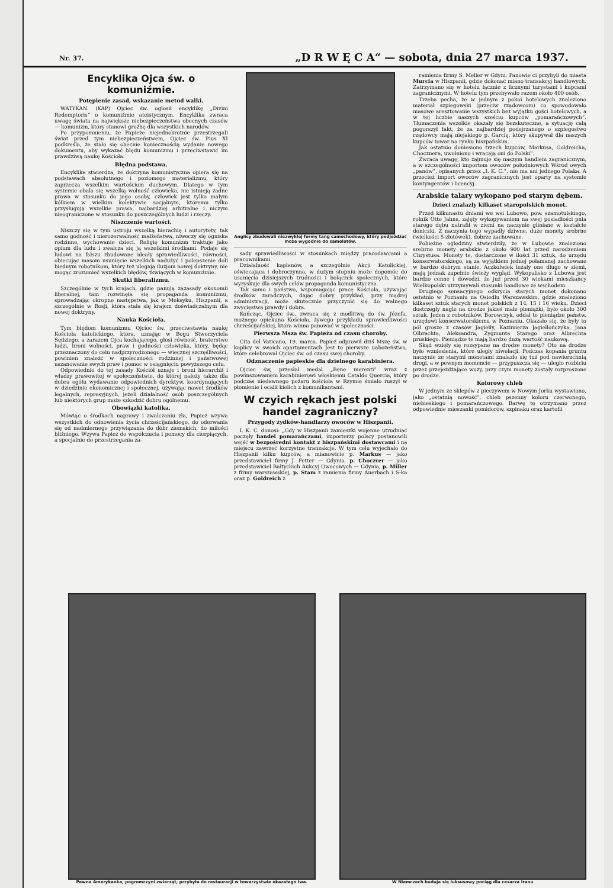Nr. 37. „D R W Ę C A“ — sobota, dnia 27 marca 1937.
Encyklika Ojca św. o komuniźmie.
Potępienie zasad, wskazanie metod walki.
WATYKAN. (KAP) Ojciec św. ogłosił encyklikę „Divini Redemptoris” o komuniźmie ateistycznym. Encyklika zwraca uwagę świata na największe niebezpieczeństwa obecnych czasów — komunizm, który stanowi groźbę dla wszystkich narodów.
Po przypomnieniu, że Papieże niejednokrotnie przestrzegali świat przed tym niebezpieczeństwem, Ojciec św. Pius XI podkreśla, że stało się obecnie koniecznością wydanie nowego dokumentu, aby wykazać błędu komunizmu i przeciwstawić im prawdziwą naukę Kościoła.
Błędna podstawa.
Encyklika stwierdza, że doktryna komunistyczna opiera się na podstawach absolutnego i poziomego materializmu, który zaprzecza wszelkim wartościom duchowym. Dlatego w tym systemie obala się wszelką wolność człowieka, nie istnieją żadne prawa w stosunku do jego osoby, człowiek jest tylko małym kółkiem w wielkim kolektywie socjalnym, któremu tylko przysługują wszelkie prawa, najbardziej arbitralne i niczym nieograniczone w stosunku do poszczególnych ludzi i rzeczy.
Niszczenie wartości.
Niszczy się w tym ustroju wszelką hierachię i autorytety, tak samo godność i nierozerwalność małżeństwa, niweczy się ogniska rodzinne, wychowanie dzieci. Religię komunizm traktuje jako opium dla ludu i zwalcza się ją wszelkimi środkami. Podaje się ludowi na fałszu zbudowane ideały sprawiedliwości, równości, obiecując masom usunięcie wszelkich nadużyć i polepszenie doli biednym robotnikom, który też ulegają iluzjom nowej doktryny, nie mogąc zrozumieć wszelkich błędów, tkwiących w komuniźmie.
Skutki liberalizmu.
Szczególnie w tych krajach, gdzie panują zazasady ekonomii liberalnej, tam rozwinęła się propaganda komunizmu, sprowadzając okropne następstwa, jak w Meksyku, Hiszpanii, a szczególnie w Rosji, która stała się krajem doświadczalnym dla nowej doktryny.
Nauka Kościoła.
Tym błędom komunizmu Ojciec św. przeciwstawia naukę Kościoła katolickiego, która, uznając w Bogu Stworzyciela Sędziego, a zarazem Ojca kochającego, głosi równość, braterstwo ludzi, broni wolności, praw i godności człowieka, który, będąc przeznaczony do celu nadprzyrodzonego — wiecznej szczęśliwości, powinien znaleźć w społeczności rodzinnej i państwowej uszanowanie swych praw i pomoc w osiągnięciu powyższego celu.
Odpowiednio do tej zasady Kościół uznaje i broni hierarchii i władzy prawowitej w społeczeństwie, do której należy także dla dobra ogółu wydawanie odpowiednich dyrektyw, koordynujących w dziedzinie ekonomicznej i społecznej, używając nawet środków legalnych, represyjnych, jeżeli działalność osób poszczególnych lub niektórych grup może szkodzić dobru ogólnemu.
Obowiązki katolika.
Mówiąc o środkach naprawy i zwalczaniu zła, Papież wzywa wszystkich do odnowienia życia chrześcijańskiego, do oderwania się od nadmiernego przywiązania do dóbr ziemskich, do miłości bliźniego. Wzywa Papież do współczucia i pomocy dla cierpiących, a specjalnie do przestrzegania za-
Anglicy zbudowali niezwykłej formy tang samochodowy, który podjeżdżać może wygodnie do samolotów.
sady sprawiedliwości w stosunkach między pracodawcami a pracownikami.
Działalność kapłanów, a szczególnie Akcji Katolickiej, oświecająca i dobroczynna, w dużym stopniu może dopomóc do usunięcia dzisiejszych trudności i bolączek społecznych, które wyzyskuje dla swych celów propaganda komunistyczna.
Tak samo i państwo, wspomagając pracę Kościoła, używając środków zaradczych, dając dobry przykład, przy mądrej administracji, może skutecznie przyczynić się do walnego zwycięstwa prawdy i dobra.
Kończąc, Ojciec św., zwraca się z modlitwą do św. Józefa, możnego opiekuna Kościoła, żywego przykładu sprawiedliwości chrześcijańskiej, która winna panować w społeczności.
Pierwsza Msza św. Papieża od czasu choroby.
Cita del Vaticano, 19. marca. Papież odprawił dziś Mszę św. w kaplicy w swoich apartamentach Jest to pierwsze uabożeństwo, które celebrował Ojciec św. od czasu swej choroby.
Odznaczenie papieskie dla dzielnego karabiniera.
Ojciec św, przesłał medal „Bene merenti” wraz z powinszowaniem karabinierowi włoskiemu Cataldo Quercia, który podczas niedawnego pożaru kościoła w Rzymie śmiało ruszył w płomienie i ocalił kielich z komunikantami.
W czyich rękach jest polski handel zagraniczny?
Przygody żydków-handlarzy owoców w Hiszpanii.
I. K. C. donosi: „Gdy w Hiszpanii zamieszki wojenne utrudniać poczęły handel pomarańczami, importerzy polscy postanowili wejść w bezpośredni kontakt z hiszpańskimi dostawcami i na miejscu zawrzeć korzystne tranzakcje. W tym celu wyjechało do Hiszpanii kilku kupców, a mianowicie p. Markus — jako przedstawiciel firmy J. Fetter — Gdynia. p. Choczrer — jako przedstawiciel Bałtyckich Aukcyj Owocowych — Gdynia, p. Miller z firmy warszawskiej, p. Stam z ramienia firmy Auerbach i S-ka oraz p. Goldreich z
ramienia firmy S. Meller w Gdyni. Panowie ci przybyli do miasta Murcia w Hiszpanii, gdzie dokonać miano transakcyj handlowych. Zatrzymano się w hotelu łącznie z licznymi turystami i kupcami zagranicznymi. W hotelu tym przebywało razem około 400 osób.
Trzeba pecha, że w jednym z pokoi hotelowych znaleziono materiał szpiegowski (przeciw rządowcom) co spowodowało masowe aresztowanie wszystkich bez wyjątku gości hotelowych, a w tej liczbie naszych sześciu kupców „pomarańczowych”. Tłumaczenia wszelkie okazały się bezskuteczne, a sytuację całą pogorszył fakt, że za najbardziej podejrzanego o szpiegostwo rządowcy mają niejakiego p. Garcię, który skupywał dla naszych kupców towar na rynku hiszpańskim.
Jak ostatnio doniesiono trzech kupców, Markusa, Goldreicha, Choczneга, uwolniono i wracają oni do Polski”.
Zwraca uwagę, kto zajmuje się naszym handlem zagranicznym, a w szczególności importem owoców południowych Wśród owych „panów”, opisanych przez „I. K. C.”, nie ma ani jednego Polaka. A przecież import owoców zagranicznych jest oparty na systemie kontyngentów i licencyj.
Arabskie talary wykopano pod starym dębem.
Dzieci znalazły kilkaset staropolskich monet.
Przed kilkunastu dniami we wsi Lubowo, pow. szamotulskiego, rolnik Otto Jahns, zajęty wykopywaniem na swej posiadłości pnia starego dębu natrafił w ziemi na naczynie gliniane w kształcie doniczki. Z naczynia tego wypadły dziwne, duże monety srebrne (wielkości 5-złotówek), dobrze zachowane.
Pobieżne oględziny stwierdziły, że w Lubowie znaleziono srebrne monety arabskie z około 900 lat przed narodzeniem Chrystusa. Monety te, dostarczone w ilości 31 sztuk, do urzędu konserwatorskiego, są za wyjątkiem jednej połamanej zachowane w bardzo dobrym stanie. Aczkolwiek leżały one długo w ziemi, mają jednak zupełnie świeży wygląd. Wykopalisko z Lubowa jest bardzo cenne i dowodzi, że już przed 30 wiekami mieszkańcy Wielkopolski utrzymywali stosunki handlowe ze wschodem.
Drugiego sensacyjnego odkrycia starych monet dokonano ostatnio w Poznaniu na Osiedlu Warszawskim, gdzie znaleziono kilkaset sztuk starych monet polskich z 14, 15 i 16 wieku. Dzieci dostrzegły nagle na drodze jakieś małe pieniążki, było około 300 sztuk. Jeden z robotników, Borowczyk, oddał te pieniądze państw. urzędowi konserwatorskiemu w Poznaniu. Okazało się, że były to pół grosze z czasów Jagiełły, Kazimierza Jagiellończyka, Jana Olbrachta, Aleksandra, Zygmunta Starego oraz Albrechta pruskiego. Pieniądze te mają bardzo dużą wartość naukową.
Skąd wzięły się rozsypane na drodze monety? Oto na drodze było wzniesienia, które uległy niwelacji. Podczas kopania gruntu naczynie ze starymi monetami znalazło się tuż pod nawierzchnią drogi, a w pewnym momencie — przypuszcza się — uległo rozbiciu przez przejeżdżające wozy, przy czym monety zostały rozproszone po drodze.
Kolorowy chleb
W jednym ze sklepów z pieczywem w Nowym Jorku wystawiono, jako „ostatnią nowość”, chleb pszenny koloru czerwonego, niebieskiego i pomarańczowego. Barwę tę otrzymano przez odpowiednie mieszanki pomidorów, szpinaku oraz kartofli
Pewna Amerykanka, pogromczyni zwierząt, przybyła do restauracji w towarzystwie okazałego lwa.
W Niemczech buduje się luksusowy pociąg dla cesarza Iranu